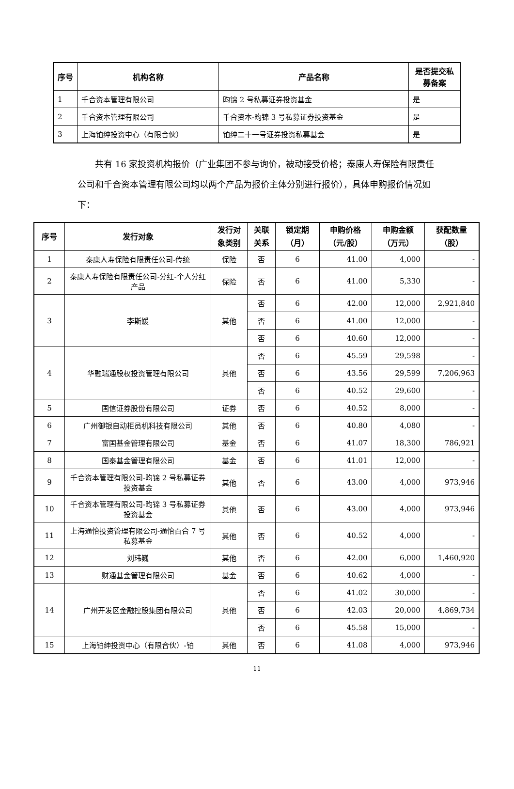| 序号 | 机构名称 | 产品名称 | 是否提交私募备案 |
| --- | --- | --- | --- |
| 1 | 千合资本管理有限公司 | 昀锦 2 号私募证券投资基金 | 是 |
| 2 | 千合资本管理有限公司 | 千合资本-昀锦 3 号私募证券投资基金 | 是 |
| 3 | 上海铂绅投资中心（有限合伙） | 铂绅二十一号证券投资私募基金 | 是 |
共有 16 家投资机构报价（广业集团不参与询价，被动接受价格；泰康人寿保险有限责任公司和千合资本管理有限公司均以两个产品为报价主体分别进行报价），具体申购报价情况如下：
| 序号 | 发行对象 | 发行对象类别 | 关联关系 | 锁定期（月） | 申购价格（元/股） | 申购金额（万元） | 获配数量（股） |
| --- | --- | --- | --- | --- | --- | --- | --- |
| 1 | 泰康人寿保险有限责任公司-传统 | 保险 | 否 | 6 | 41.00 | 4,000 | - |
| 2 | 泰康人寿保险有限责任公司-分红-个人分红产品 | 保险 | 否 | 6 | 41.00 | 5,330 | - |
| 3 | 李斯媛 | 其他 | 否 | 6 | 42.00 | 12,000 | 2,921,840 |
| | | | 否 | 6 | 41.00 | 12,000 | - |
| | | | 否 | 6 | 40.60 | 12,000 | - |
| 4 | 华融瑞通股权投资管理有限公司 | 其他 | 否 | 6 | 45.59 | 29,598 | - |
| | | | 否 | 6 | 43.56 | 29,599 | 7,206,963 |
| | | | 否 | 6 | 40.52 | 29,600 | - |
| 5 | 国信证券股份有限公司 | 证券 | 否 | 6 | 40.52 | 8,000 | - |
| 6 | 广州御银自动柜员机科技有限公司 | 其他 | 否 | 6 | 40.80 | 4,080 | - |
| 7 | 富国基金管理有限公司 | 基金 | 否 | 6 | 41.07 | 18,300 | 786,921 |
| 8 | 国泰基金管理有限公司 | 基金 | 否 | 6 | 41.01 | 12,000 | - |
| 9 | 千合资本管理有限公司-昀锦 2 号私募证券投资基金 | 其他 | 否 | 6 | 43.00 | 4,000 | 973,946 |
| 10 | 千合资本管理有限公司-昀锦 3 号私募证券投资基金 | 其他 | 否 | 6 | 43.00 | 4,000 | 973,946 |
| 11 | 上海通怡投资管理有限公司-通怡百合 7 号私募基金 | 其他 | 否 | 6 | 40.52 | 4,000 | - |
| 12 | 刘玮巍 | 其他 | 否 | 6 | 42.00 | 6,000 | 1,460,920 |
| 13 | 财通基金管理有限公司 | 基金 | 否 | 6 | 40.62 | 4,000 | - |
| 14 | 广州开发区金融控股集团有限公司 | 其他 | 否 | 6 | 41.02 | 30,000 | - |
| | | | 否 | 6 | 42.03 | 20,000 | 4,869,734 |
| | | | 否 | 6 | 45.58 | 15,000 | - |
| 15 | 上海铂绅投资中心（有限合伙）-铂 | 其他 | 否 | 6 | 41.08 | 4,000 | 973,946 |
11